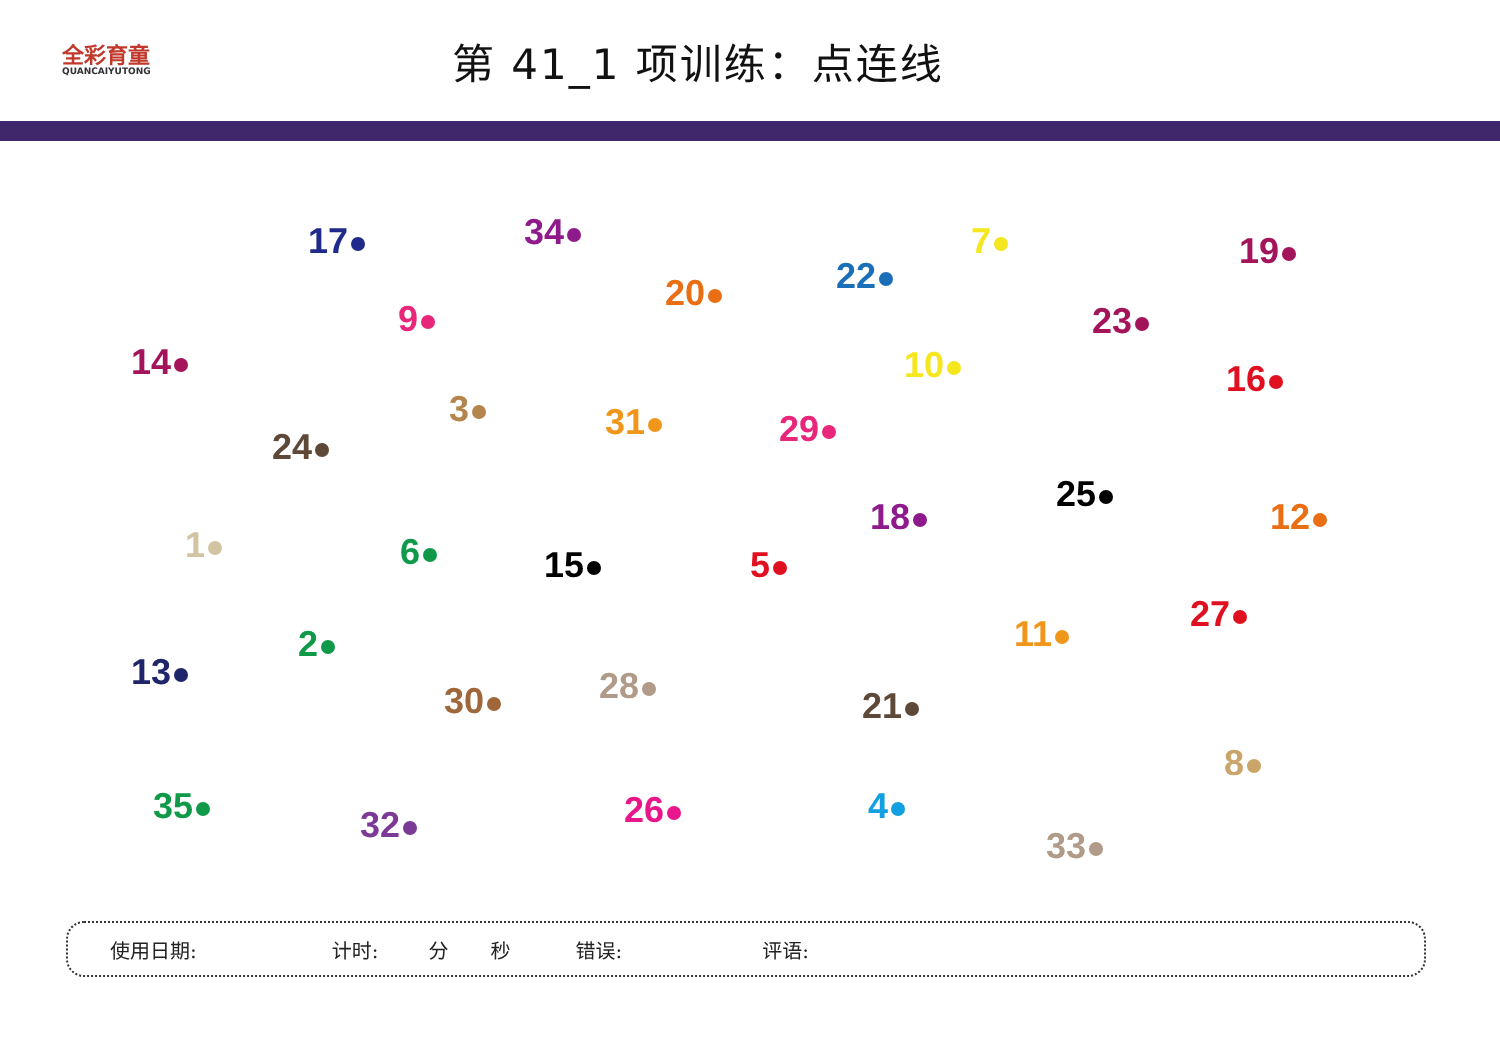全彩育童
QUANCAIYUTONG
第 41_1 项训练：点连线
17
34
7
19
9
20
22
23
14
24
3
31
29
10
16
1
6
15 5
18
25
12
13
2
30
28
21
11
27
35
32
26
4
33
8
使用日期: 计时: 分 秒 错误: 评语: